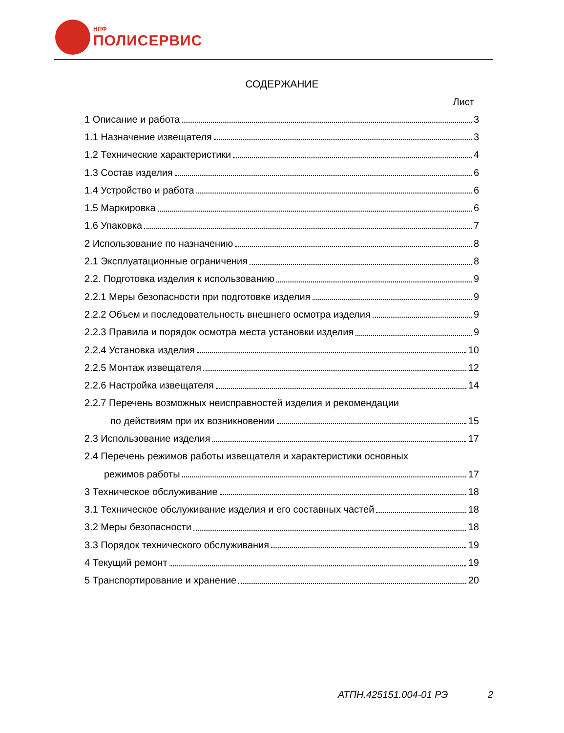НПФ
ПОЛИСЕРВИС
СОДЕРЖАНИЕ
Лист
1 Описание и работа 3
1.1 Назначение извещателя 3
1.2 Технические характеристики 4
1.3 Состав изделия 6
1.4 Устройство и работа 6
1.5 Маркировка 6
1.6 Упаковка 7
2 Использование по назначению 8
2.1 Эксплуатационные ограничения 8
2.2. Подготовка изделия к использованию 9
2.2.1 Меры безопасности при подготовке изделия 9
2.2.2 Объем и последовательность внешнего осмотра изделия 9
2.2.3 Правила и порядок осмотра места установки изделия 9
2.2.4 Установка изделия 10
2.2.5 Монтаж извещателя 12
2.2.6 Настройка извещателя 14
2.2.7 Перечень возможных неисправностей изделия и рекомендации
по действиям при их возникновении 15
2.3 Использование изделия 17
2.4 Перечень режимов работы извещателя и характеристики основных
режимов работы 17
3 Техническое обслуживание 18
3.1 Техническое обслуживание изделия и его составных частей 18
3.2 Меры безопасности 18
3.3 Порядок технического обслуживания 19
4 Текущий ремонт 19
5 Транспортирование и хранение 20
АТПН.425151.004-01 РЭ 2